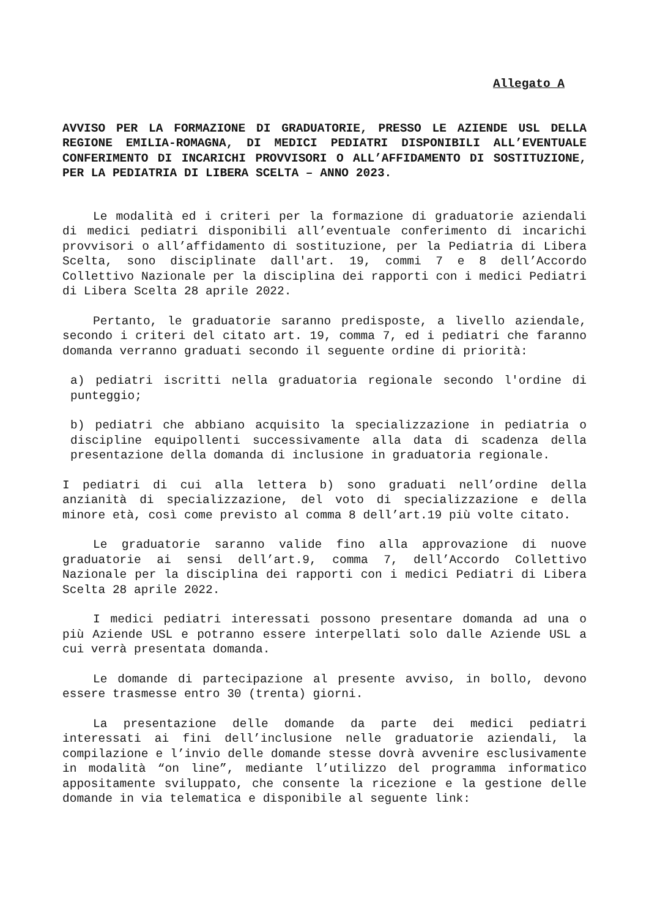Allegato A
AVVISO PER LA FORMAZIONE DI GRADUATORIE, PRESSO LE AZIENDE USL DELLA REGIONE EMILIA-ROMAGNA, DI MEDICI PEDIATRI DISPONIBILI ALL’EVENTUALE CONFERIMENTO DI INCARICHI PROVVISORI O ALL’AFFIDAMENTO DI SOSTITUZIONE, PER LA PEDIATRIA DI LIBERA SCELTA – ANNO 2023.
Le modalità ed i criteri per la formazione di graduatorie aziendali di medici pediatri disponibili all’eventuale conferimento di incarichi provvisori o all’affidamento di sostituzione, per la Pediatria di Libera Scelta, sono disciplinate dall'art. 19, commi 7 e 8 dell’Accordo Collettivo Nazionale per la disciplina dei rapporti con i medici Pediatri di Libera Scelta 28 aprile 2022.
Pertanto, le graduatorie saranno predisposte, a livello aziendale, secondo i criteri del citato art. 19, comma 7, ed i pediatri che faranno domanda verranno graduati secondo il seguente ordine di priorità:
a) pediatri iscritti nella graduatoria regionale secondo l'ordine di punteggio;
b) pediatri che abbiano acquisito la specializzazione in pediatria o discipline equipollenti successivamente alla data di scadenza della presentazione della domanda di inclusione in graduatoria regionale.
I pediatri di cui alla lettera b) sono graduati nell’ordine della anzianità di specializzazione, del voto di specializzazione e della minore età, così come previsto al comma 8 dell’art.19 più volte citato.
Le graduatorie saranno valide fino alla approvazione di nuove graduatorie ai sensi dell’art.9, comma 7, dell’Accordo Collettivo Nazionale per la disciplina dei rapporti con i medici Pediatri di Libera Scelta 28 aprile 2022.
I medici pediatri interessati possono presentare domanda ad una o più Aziende USL e potranno essere interpellati solo dalle Aziende USL a cui verrà presentata domanda.
Le domande di partecipazione al presente avviso, in bollo, devono essere trasmesse entro 30 (trenta) giorni.
La presentazione delle domande da parte dei medici pediatri interessati ai fini dell’inclusione nelle graduatorie aziendali, la compilazione e l’invio delle domande stesse dovrà avvenire esclusivamente in modalità “on line”, mediante l’utilizzo del programma informatico appositamente sviluppato, che consente la ricezione e la gestione delle domande in via telematica e disponibile al seguente link: